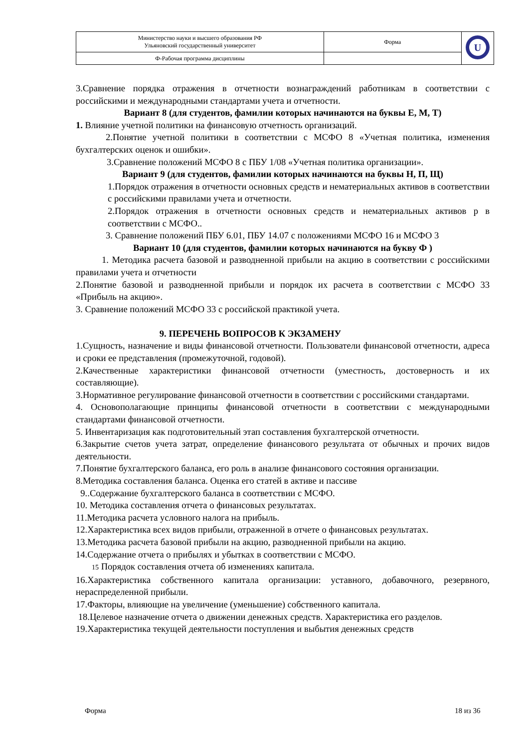| Министерство науки и высшего образования РФ Ульяновский государственный университет | Форма | U |
| Ф-Рабочая программа дисциплины | | |
3.Сравнение порядка отражения в отчетности вознаграждений работникам в соответствии с российскими и международными стандартами учета и отчетности.
Вариант 8 (для студентов, фамилии которых начинаются на буквы Е, М, Т)
1. Влияние учетной политики на финансовую отчетность организаций.
2.Понятие учетной политики в соответствии с МСФО 8 «Учетная политика, изменения бухгалтерских оценок и ошибки».
3.Сравнение положений МСФО 8 с ПБУ 1/08 «Учетная политика организации».
Вариант 9 (для студентов, фамилии которых начинаются на буквы Н, П, Щ)
1.Порядок отражения в отчетности основных средств и нематериальных активов в соответствии с российскими правилами учета и отчетности.
2.Порядок отражения в отчетности основных средств и нематериальных активов р в соответствии с МСФО..
3. Сравнение положений ПБУ 6.01, ПБУ 14.07 с положениями МСФО 16 и МСФО 3
Вариант 10 (для студентов, фамилии которых начинаются на букву Ф )
1. Методика расчета базовой и разводненной прибыли на акцию в соответствии с российскими правилами учета и отчетности
2.Понятие базовой и разводненной прибыли и порядок их расчета в соответствии с МСФО 33 «Прибыль на акцию».
3. Сравнение положений МСФО 33 с российской практикой учета.
9. ПЕРЕЧЕНЬ ВОПРОСОВ К ЭКЗАМЕНУ
1.Сущность, назначение и виды финансовой отчетности. Пользователи финансовой отчетности, адреса и сроки ее представления (промежуточной, годовой).
2.Качественные характеристики финансовой отчетности (уместность, достоверность и их составляющие).
3.Нормативное регулирование финансовой отчетности в соответствии с российскими стандартами.
4. Основополагающие принципы финансовой отчетности в соответствии с международными стандартами финансовой отчетности.
5. Инвентаризация как подготовительный этап составления бухгалтерской отчетности.
6.Закрытие счетов учета затрат, определение финансового результата от обычных и прочих видов деятельности.
7.Понятие бухгалтерского баланса, его роль в анализе финансового состояния организации.
8.Методика составления баланса. Оценка его статей в активе и пассиве
9..Содержание бухгалтерского баланса в соответствии с МСФО.
10. Методика составления отчета о финансовых результатах.
11.Методика расчета условного налога на прибыль.
12.Характеристика всех видов прибыли, отраженной в отчете о финансовых результатах.
13.Методика расчета базовой прибыли на акцию, разводненной прибыли на акцию.
14.Содержание отчета о прибылях и убытках в соответствии с МСФО.
15 Порядок составления отчета об изменениях капитала.
16.Характеристика собственного капитала организации: уставного, добавочного, резервного, нераспределенной прибыли.
17.Факторы, влияющие на увеличение (уменьшение) собственного капитала.
18.Целевое назначение отчета о движении денежных средств. Характеристика его разделов.
19.Характеристика текущей деятельности поступления и выбытия денежных средств
Форма 18 из 36